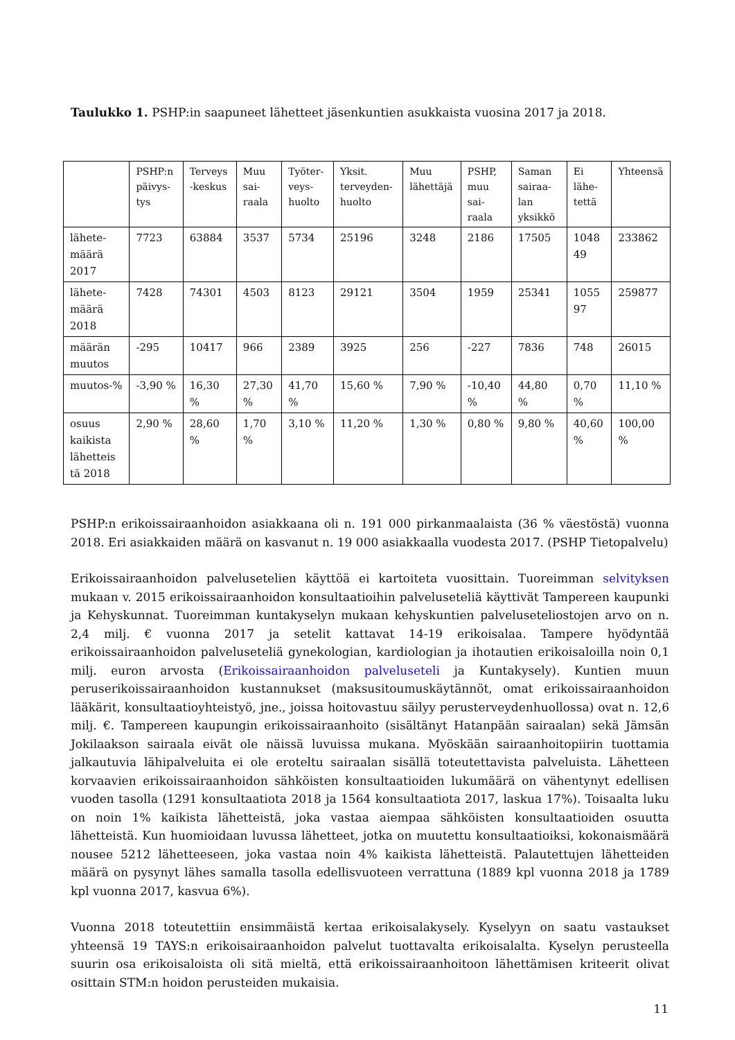Taulukko 1. PSHP:in saapuneet lähetteet jäsenkuntien asukkaista vuosina 2017 ja 2018.
| | PSHP:n päivys-tys | Terveys -keskus | Muu sai-raala | Työter-veys-huolto | Yksit. terveyden-huolto | Muu lähettäjä | PSHP, muu sai-raala | Saman sairaa-lan yksikkö | Ei lähe-tettä | Yhteensä |
| --- | --- | --- | --- | --- | --- | --- | --- | --- | --- | --- |
| lähete-määrä 2017 | 7723 | 63884 | 3537 | 5734 | 25196 | 3248 | 2186 | 17505 | 1048 49 | 233862 |
| lähete-määrä 2018 | 7428 | 74301 | 4503 | 8123 | 29121 | 3504 | 1959 | 25341 | 1055 97 | 259877 |
| määrän muutos | -295 | 10417 | 966 | 2389 | 3925 | 256 | -227 | 7836 | 748 | 26015 |
| muutos-% | -3,90 % | 16,30 % | 27,30 % | 41,70 % | 15,60 % | 7,90 % | -10,40 % | 44,80 % | 0,70 % | 11,10 % |
| osuus kaikista lähetteis tä 2018 | 2,90 % | 28,60 % | 1,70 % | 3,10 % | 11,20 % | 1,30 % | 0,80 % | 9,80 % | 40,60 % | 100,00 % |
PSHP:n erikoissairaanhoidon asiakkaana oli n. 191 000 pirkanmaalaista (36 % väestöstä) vuonna 2018. Eri asiakkaiden määrä on kasvanut n. 19 000 asiakkaalla vuodesta 2017. (PSHP Tietopalvelu)
Erikoissairaanhoidon palvelusetelien käyttöä ei kartoiteta vuosittain. Tuoreimman selvityksen mukaan v. 2015 erikoissairaanhoidon konsultaatioihin palveluseteliä käyttivät Tampereen kaupunki ja Kehyskunnat. Tuoreimman kuntakyselyn mukaan kehyskuntien palveluseteliostojen arvo on n. 2,4 milj. € vuonna 2017 ja setelit kattavat 14-19 erikoisalaa. Tampere hyödyntää erikoissairaanhoidon palveluseteliä gynekologian, kardiologian ja ihotautien erikoisaloilla noin 0,1 milj. euron arvosta (Erikoissairaanhoidon palveluseteli ja Kuntakysely). Kuntien muun peruserikoissairaanhoidon kustannukset (maksusitoumuskäytännöt, omat erikoissairaanhoidon lääkärit, konsultaatioyhteistyö, jne., joissa hoitovastuu säilyy perusterveydenhuollossa) ovat n. 12,6 milj. €. Tampereen kaupungin erikoissairaanhoito (sisältänyt Hatanpään sairaalan) sekä Jämsän Jokilaakson sairaala eivät ole näissä luvuissa mukana. Myöskään sairaanhoitopiirin tuottamia jalkautuvia lähipalveluita ei ole eroteltu sairaalan sisällä toteutettavista palveluista. Lähetteen korvaavien erikoissairaanhoidon sähköisten konsultaatioiden lukumäärä on vähentynyt edellisen vuoden tasolla (1291 konsultaatiota 2018 ja 1564 konsultaatiota 2017, laskua 17%). Toisaalta luku on noin 1% kaikista lähetteistä, joka vastaa aiempaa sähköisten konsultaatioiden osuutta lähetteistä. Kun huomioidaan luvussa lähetteet, jotka on muutettu konsultaatioiksi, kokonaismäärä nousee 5212 lähetteeseen, joka vastaa noin 4% kaikista lähetteistä. Palautettujen lähetteiden määrä on pysynyt lähes samalla tasolla edellisvuoteen verrattuna (1889 kpl vuonna 2018 ja 1789 kpl vuonna 2017, kasvua 6%).
Vuonna 2018 toteutettiin ensimmäistä kertaa erikoisalakysely. Kyselyyn on saatu vastaukset yhteensä 19 TAYS:n erikoisairaanhoidon palvelut tuottavalta erikoisalalta. Kyselyn perusteella suurin osa erikoisaloista oli sitä mieltä, että erikoissairaanhoitoon lähettämisen kriteerit olivat osittain STM:n hoidon perusteiden mukaisia.
11